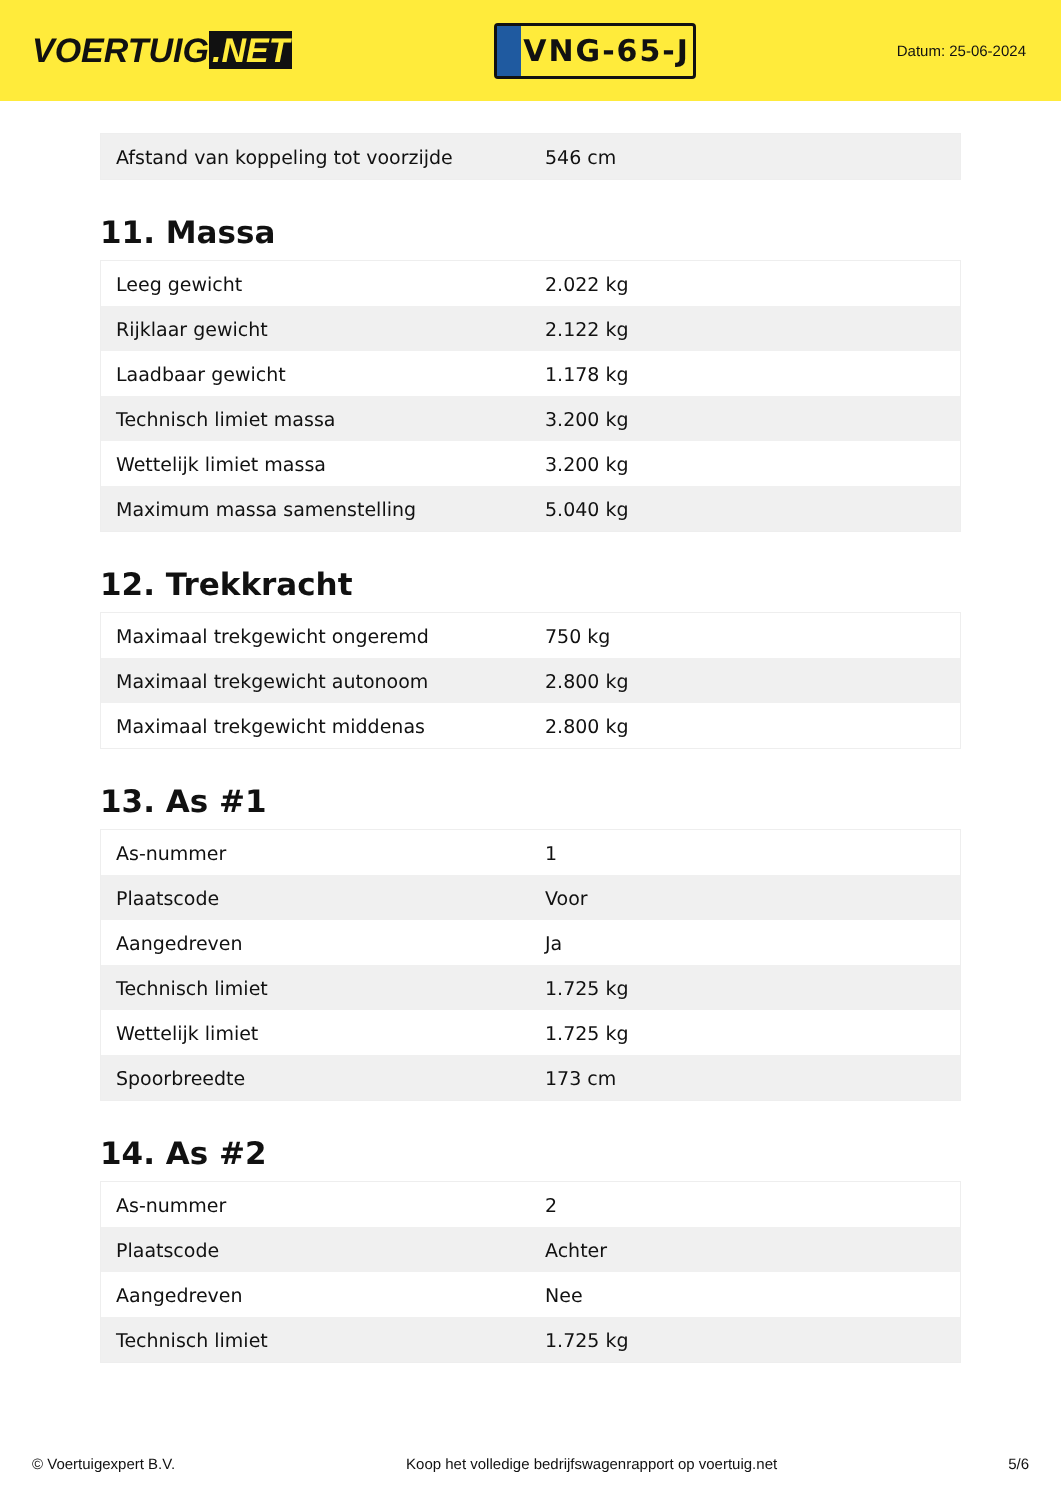VOERTUIG.NET
VNG-65-J
Datum: 25-06-2024
| Afstand van koppeling tot voorzijde | 546 cm |
11. Massa
| Leeg gewicht | 2.022 kg |
| Rijklaar gewicht | 2.122 kg |
| Laadbaar gewicht | 1.178 kg |
| Technisch limiet massa | 3.200 kg |
| Wettelijk limiet massa | 3.200 kg |
| Maximum massa samenstelling | 5.040 kg |
12. Trekkracht
| Maximaal trekgewicht ongeremd | 750 kg |
| Maximaal trekgewicht autonoom | 2.800 kg |
| Maximaal trekgewicht middenas | 2.800 kg |
13. As #1
| As-nummer | 1 |
| Plaatscode | Voor |
| Aangedreven | Ja |
| Technisch limiet | 1.725 kg |
| Wettelijk limiet | 1.725 kg |
| Spoorbreedte | 173 cm |
14. As #2
| As-nummer | 2 |
| Plaatscode | Achter |
| Aangedreven | Nee |
| Technisch limiet | 1.725 kg |
© Voertuigexpert B.V. Koop het volledige bedrijfswagenrapport op voertuig.net 5/6